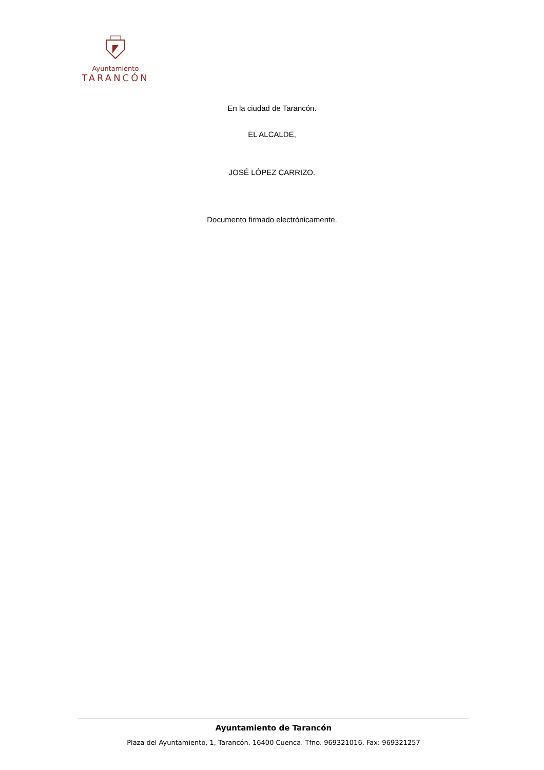Ayuntamiento
TARANCÓN
En la ciudad de Tarancón.
EL ALCALDE,
JOSÉ LÓPEZ CARRIZO.
Documento firmado electrónicamente.
Ayuntamiento de Tarancón
Plaza del Ayuntamiento, 1, Tarancón. 16400 Cuenca. Tfno. 969321016. Fax: 969321257